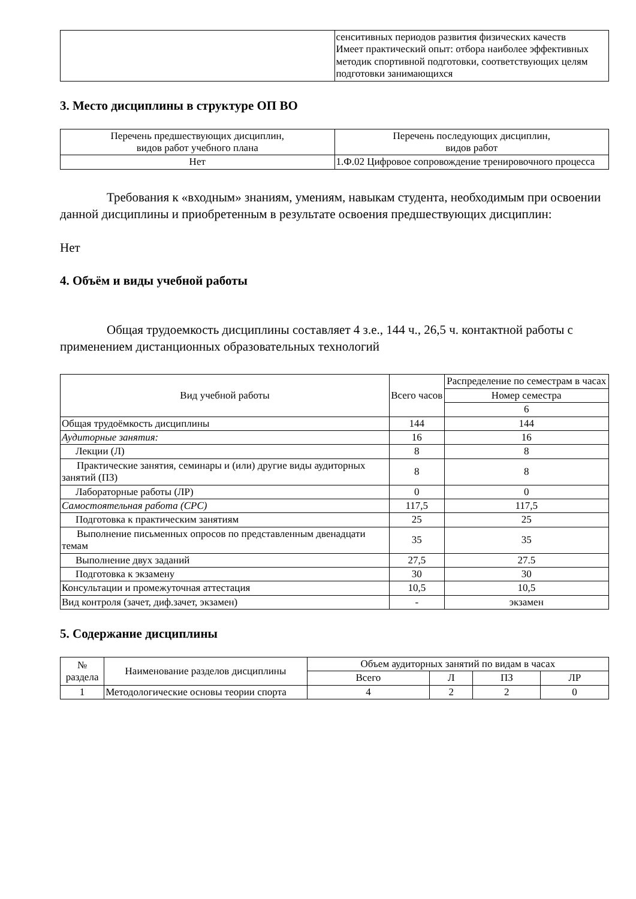| | сенситивных периодов развития физических качеств Имеет практический опыт: отбора наиболее эффективных методик спортивной подготовки, соответствующих целям подготовки занимающихся |
3. Место дисциплины в структуре ОП ВО
| Перечень предшествующих дисциплин, видов работ учебного плана | Перечень последующих дисциплин, видов работ |
| --- | --- |
| Нет | 1.Ф.02 Цифровое сопровождение тренировочного процесса |
Требования к «входным» знаниям, умениям, навыкам студента, необходимым при освоении данной дисциплины и приобретенным в результате освоения предшествующих дисциплин:
Нет
4. Объём и виды учебной работы
Общая трудоемкость дисциплины составляет 4 з.е., 144 ч., 26,5 ч. контактной работы с применением дистанционных образовательных технологий
| Вид учебной работы | Всего часов | Распределение по семестрам в часах |
| --- | --- | --- |
| | | Номер семестра |
| | | 6 |
| Общая трудоёмкость дисциплины | 144 | 144 |
| Аудиторные занятия: | 16 | 16 |
| Лекции (Л) | 8 | 8 |
| Практические занятия, семинары и (или) другие виды аудиторных занятий (ПЗ) | 8 | 8 |
| Лабораторные работы (ЛР) | 0 | 0 |
| Самостоятельная работа (СРС) | 117,5 | 117,5 |
| Подготовка к практическим занятиям | 25 | 25 |
| Выполнение письменных опросов по представленным двенадцати темам | 35 | 35 |
| Выполнение двух заданий | 27,5 | 27.5 |
| Подготовка к экзамену | 30 | 30 |
| Консультации и промежуточная аттестация | 10,5 | 10,5 |
| Вид контроля (зачет, диф.зачет, экзамен) | - | экзамен |
5. Содержание дисциплины
| № раздела | Наименование разделов дисциплины | Объем аудиторных занятий по видам в часах | | | |
| --- | --- | --- | --- | --- | --- |
| | | Всего | Л | ПЗ | ЛР |
| 1 | Методологические основы теории спорта | 4 | 2 | 2 | 0 |